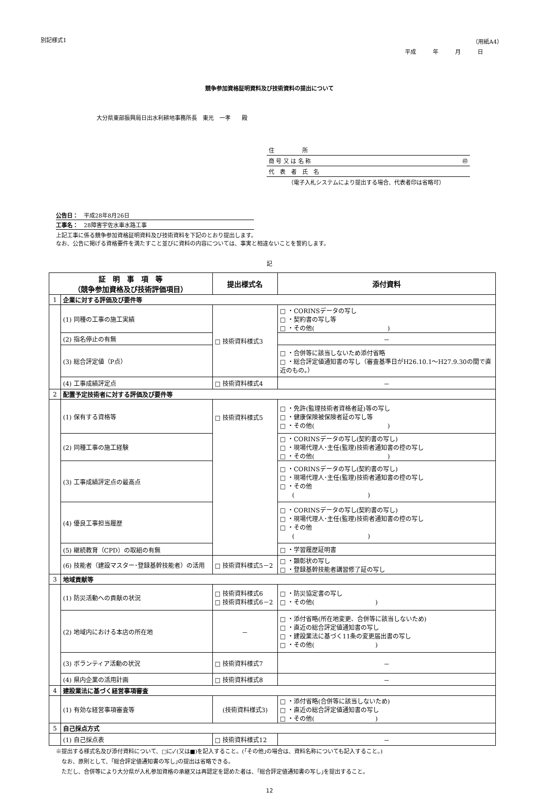別記様式1 （用紙A4）
平成　　　年　　　月　　　日
競争参加資格証明資料及び技術資料の提出について
大分県東部振興局日出水利耕地事務所長　東光　一孝　　殿
住　　　　　所
商 号 又 は 名 称 ㊞
代　表　者　氏　名
（電子入札システムにより提出する場合、代表者印は省略可）
公告日：　平成28年8月26日
工事名：　28障害宇佐水車水路工事
上記工事に係る競争参加資格証明資料及び技術資料を下記のとおり提出します。
なお、公告に掲げる資格要件を満たすこと並びに資料の内容については、事実と相違ないことを誓約します。
記
| 証 明 事 項 等 （競争参加資格及び技術評価項目） | | 提出様式名 | 添付資料 |
| --- | --- | --- | --- |
| 1 | 企業に対する評価及び要件等 | | |
| | (1) 同種の工事の施工実績 | □ 技術資料様式3 | □ ・CORINSデータの写し □ ・契約書の写し等 □ ・その他( ) |
| | (2) 指名停止の有無 | | － |
| | (3) 総合評定値（P点） | | □ ・合併等に該当しないため添付省略 □ ・総合評定値通知書の写し（審査基準日がH26.10.1～H27.9.30の間で直近のもの。） |
| | (4) 工事成績評定点 | □ 技術資料様式4 | － |
| 2 | 配置予定技術者に対する評価及び要件等 | | |
| | (1) 保有する資格等 | □ 技術資料様式5 | □ ・免許(監理技術者資格者証)等の写し □ ・健康保険被保険者証の写し等 □ ・その他( ) |
| | (2) 同種工事の施工経験 | | □ ・CORINSデータの写し(契約書の写し) □ ・現場代理人･主任(監理)技術者通知書の控の写し □ ・その他( ) |
| | (3) 工事成績評定点の最高点 | | □ ・CORINSデータの写し(契約書の写し) □ ・現場代理人･主任(監理)技術者通知書の控の写し □ ・その他 ( ) |
| | (4) 優良工事担当履歴 | | □ ・CORINSデータの写し(契約書の写し) □ ・現場代理人･主任(監理)技術者通知書の控の写し □ ・その他 ( ) |
| | (5) 継続教育（CPD）の取組の有無 | | □ ・学習履歴証明書 |
| | (6) 技能者（建設マスター･登録基幹技能者）の活用 | □ 技術資料様式5－2 | □ ・顕彰状の写し □ ・登録基幹技能者講習修了証の写し |
| 3 | 地域貢献等 | | |
| | (1) 防災活動への貢献の状況 | □ 技術資料様式6 □ 技術資料様式6－2 | □ ・防災協定書の写し □ ・その他( ) |
| | (2) 地域内における本店の所在地 | － | □ ・添付省略(所在地変更、合併等に該当しないため) □ ・直近の総合評定値通知書の写し □ ・建設業法に基づく11条の変更届出書の写し □ ・その他( ) |
| | (3) ボランティア活動の状況 | □ 技術資料様式7 | － |
| | (4) 県内企業の活用計画 | □ 技術資料様式8 | － |
| 4 | 建設業法に基づく経営事項審査 | | |
| | (1) 有効な経営事項審査等 | (技術資料様式3) | □ ・添付省略(合併等に該当しないため) □ ・直近の総合評定値通知書の写し □ ・その他( ) |
| 5 | 自己採点方式 | | |
| | (1) 自己採点表 | □ 技術資料様式12 | － |
※提出する様式名及び添付資料について、□に✓(又は■)を記入すること。(｢その他｣の場合は、資料名称についても記入すること。)
　なお、原則として、｢総合評定値通知書の写し｣の提出は省略できる。
　ただし、合併等により大分県が入札参加資格の承継又は再認定を認めた者は、｢総合評定値通知書の写し｣を提出すること。
12